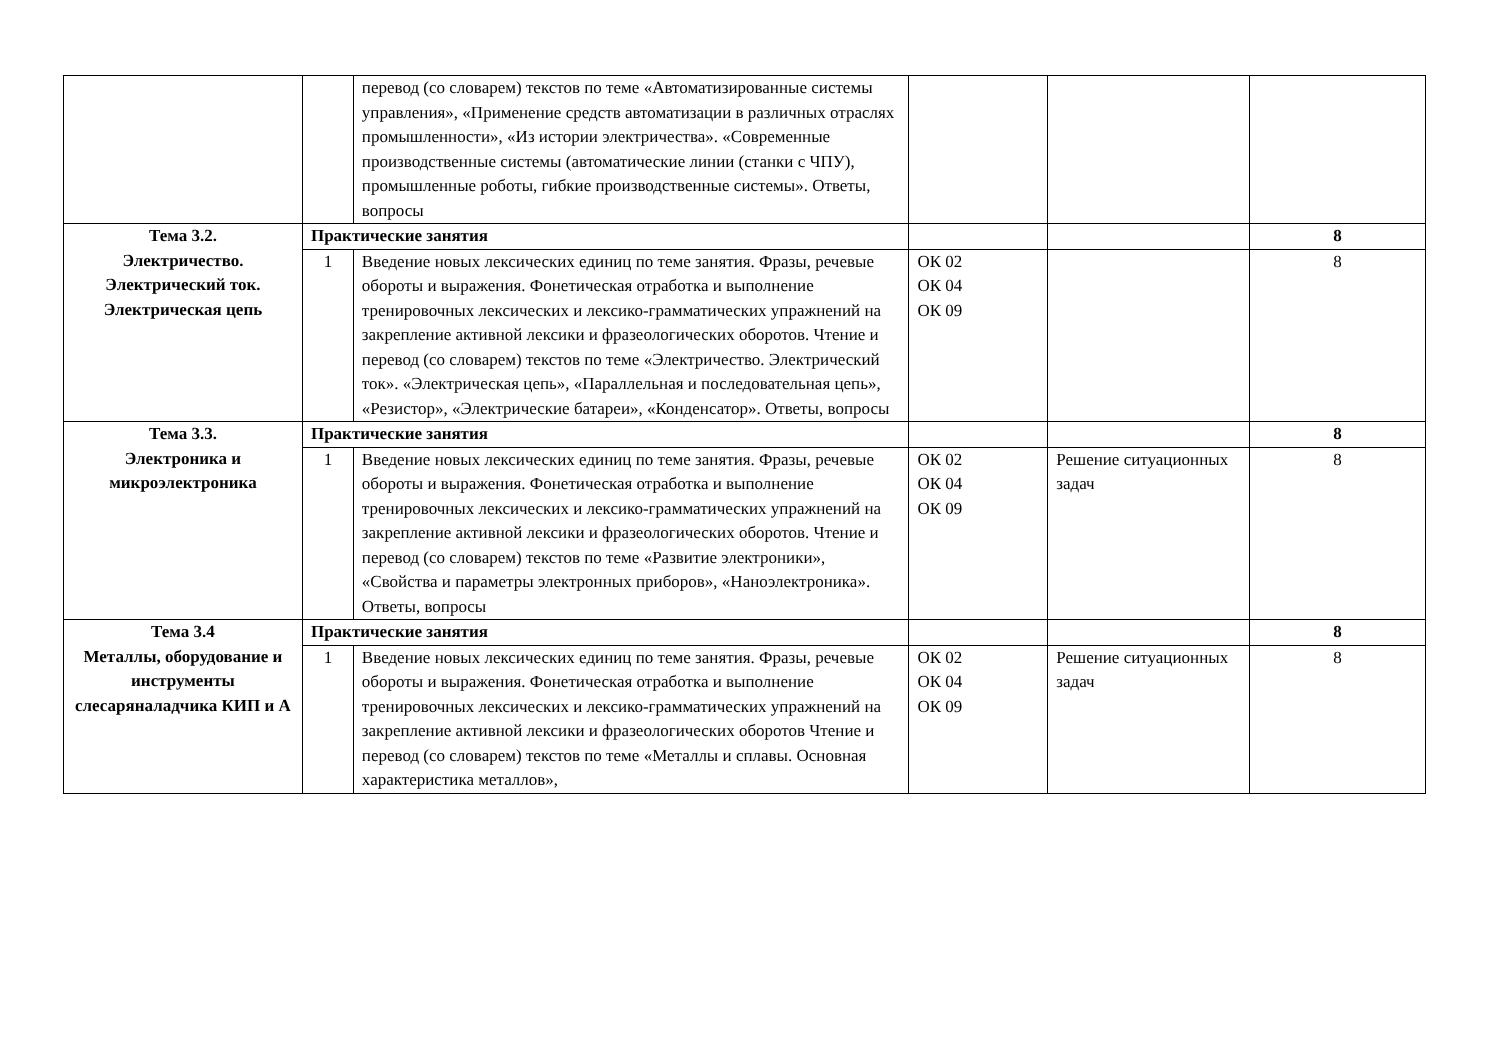| | | перевод (со словарем) текстов по теме «Автоматизированные системы управления», «Применение средств автоматизации в различных отраслях промышленности», «Из истории электричества». «Современные производственные системы (автоматические линии (станки с ЧПУ), промышленные роботы, гибкие производственные системы». Ответы, вопросы | | | |
| Тема 3.2. Электричество. Электрический ток. Электрическая цепь | Практические занятия | | | | 8 |
| | 1 | Введение новых лексических единиц по теме занятия. Фразы, речевые обороты и выражения. Фонетическая отработка и выполнение тренировочных лексических и лексико-грамматических упражнений на закрепление активной лексики и фразеологических оборотов. Чтение и перевод (со словарем) текстов по теме «Электричество. Электрический ток». «Электрическая цепь», «Параллельная и последовательная цепь», «Резистор», «Электрические батареи», «Конденсатор». Ответы, вопросы | ОК 02 ОК 04 ОК 09 | | 8 |
| Тема 3.3. Электроника и микроэлектроника | Практические занятия | | | | 8 |
| | 1 | Введение новых лексических единиц по теме занятия. Фразы, речевые обороты и выражения. Фонетическая отработка и выполнение тренировочных лексических и лексико-грамматических упражнений на закрепление активной лексики и фразеологических оборотов. Чтение и перевод (со словарем) текстов по теме «Развитие электроники», «Свойства и параметры электронных приборов», «Наноэлектроника». Ответы, вопросы | ОК 02 ОК 04 ОК 09 | Решение ситуационных задач | 8 |
| Тема 3.4 Металлы, оборудование и инструменты слесаряналадчика КИП и А | Практические занятия | | | | 8 |
| | 1 | Введение новых лексических единиц по теме занятия. Фразы, речевые обороты и выражения. Фонетическая отработка и выполнение тренировочных лексических и лексико-грамматических упражнений на закрепление активной лексики и фразеологических оборотов Чтение и перевод (со словарем) текстов по теме «Металлы и сплавы. Основная характеристика металлов», | ОК 02 ОК 04 ОК 09 | Решение ситуационных задач | 8 |